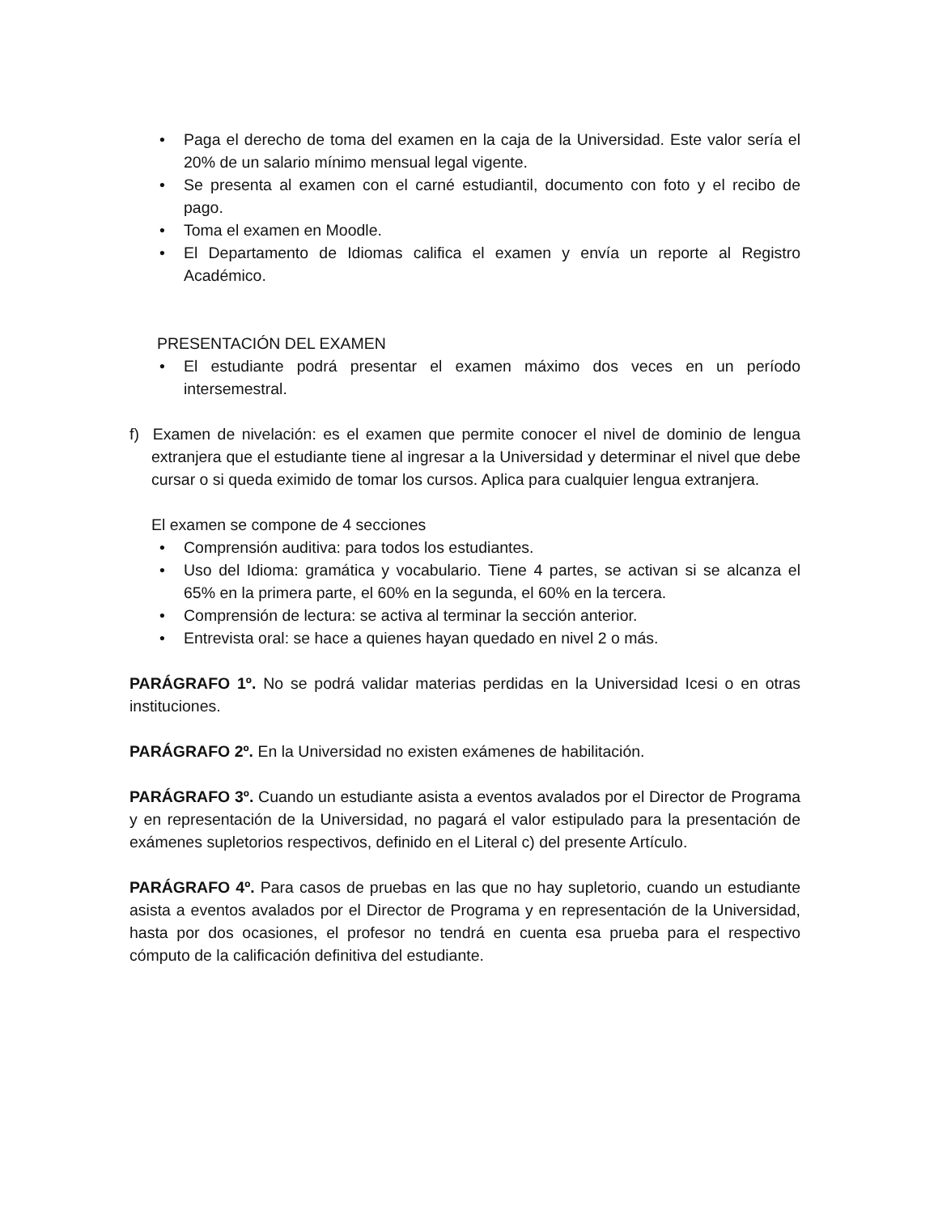• Paga el derecho de toma del examen en la caja de la Universidad. Este valor sería el 20% de un salario mínimo mensual legal vigente.
• Se presenta al examen con el carné estudiantil, documento con foto y el recibo de pago.
• Toma el examen en Moodle.
• El Departamento de Idiomas califica el examen y envía un reporte al Registro Académico.
PRESENTACIÓN DEL EXAMEN
• El estudiante podrá presentar el examen máximo dos veces en un período intersemestral.
f) Examen de nivelación: es el examen que permite conocer el nivel de dominio de lengua extranjera que el estudiante tiene al ingresar a la Universidad y determinar el nivel que debe cursar o si queda eximido de tomar los cursos. Aplica para cualquier lengua extranjera.
El examen se compone de 4 secciones
• Comprensión auditiva: para todos los estudiantes.
• Uso del Idioma: gramática y vocabulario. Tiene 4 partes, se activan si se alcanza el 65% en la primera parte, el 60% en la segunda, el 60% en la tercera.
• Comprensión de lectura: se activa al terminar la sección anterior.
• Entrevista oral: se hace a quienes hayan quedado en nivel 2 o más.
PARÁGRAFO 1º. No se podrá validar materias perdidas en la Universidad Icesi o en otras instituciones.
PARÁGRAFO 2º. En la Universidad no existen exámenes de habilitación.
PARÁGRAFO 3º. Cuando un estudiante asista a eventos avalados por el Director de Programa y en representación de la Universidad, no pagará el valor estipulado para la presentación de exámenes supletorios respectivos, definido en el Literal c) del presente Artículo.
PARÁGRAFO 4º. Para casos de pruebas en las que no hay supletorio, cuando un estudiante asista a eventos avalados por el Director de Programa y en representación de la Universidad, hasta por dos ocasiones, el profesor no tendrá en cuenta esa prueba para el respectivo cómputo de la calificación definitiva del estudiante.